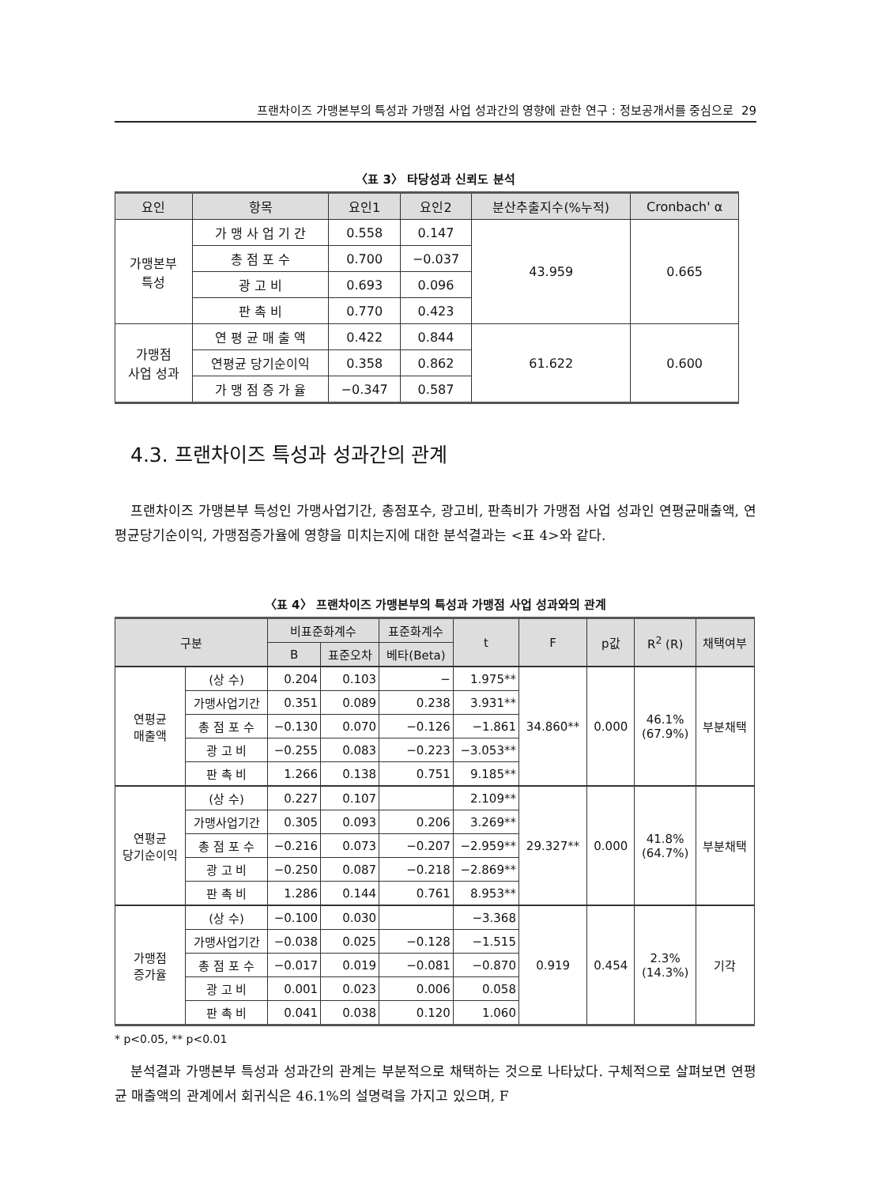프랜차이즈 가맹본부의 특성과 가맹점 사업 성과간의 영향에 관한 연구 : 정보공개서를 중심으로 29
〈표 3〉 타당성과 신뢰도 분석
| 요인 | 항목 | 요인1 | 요인2 | 분산추출지수(%누적) | Cronbach' α |
| --- | --- | --- | --- | --- | --- |
| 가맹본부 특성 | 가 맹 사 업 기 간 | 0.558 | 0.147 | 43.959 | 0.665 |
| | 총 점 포 수 | 0.700 | −0.037 | | |
| | 광 고 비 | 0.693 | 0.096 | | |
| | 판 촉 비 | 0.770 | 0.423 | | |
| 가맹점 사업 성과 | 연 평 균 매 출 액 | 0.422 | 0.844 | 61.622 | 0.600 |
| | 연평균 당기순이익 | 0.358 | 0.862 | | |
| | 가 맹 점 증 가 율 | −0.347 | 0.587 | | |
4.3. 프랜차이즈 특성과 성과간의 관계
프랜차이즈 가맹본부 특성인 가맹사업기간, 총점포수, 광고비, 판촉비가 가맹점 사업 성과인 연평균매출액, 연평균당기순이익, 가맹점증가율에 영향을 미치는지에 대한 분석결과는 <표 4>와 같다.
〈표 4〉 프랜차이즈 가맹본부의 특성과 가맹점 사업 성과와의 관계
| 구분 | | 비표준화계수 | | 표준화계수 | t | F | p값 | R<sup>2</sup> (R) | 채택여부 |
| --- | --- | --- | --- | --- | --- | --- | --- | --- | --- |
| | | B | 표준오차 | 베타(Beta) | | | | | |
| 연평균 매출액 | (상 수) | 0.204 | 0.103 | − | 1.975** | 34.860** | 0.000 | 46.1% (67.9%) | 부분채택 |
| | 가맹사업기간 | 0.351 | 0.089 | 0.238 | 3.931** | | | | |
| | 총 점 포 수 | −0.130 | 0.070 | −0.126 | −1.861 | | | | |
| | 광 고 비 | −0.255 | 0.083 | −0.223 | −3.053** | | | | |
| | 판 촉 비 | 1.266 | 0.138 | 0.751 | 9.185** | | | | |
| 연평균 당기순이익 | (상 수) | 0.227 | 0.107 | | 2.109** | 29.327** | 0.000 | 41.8% (64.7%) | 부분채택 |
| | 가맹사업기간 | 0.305 | 0.093 | 0.206 | 3.269** | | | | |
| | 총 점 포 수 | −0.216 | 0.073 | −0.207 | −2.959** | | | | |
| | 광 고 비 | −0.250 | 0.087 | −0.218 | −2.869** | | | | |
| | 판 촉 비 | 1.286 | 0.144 | 0.761 | 8.953** | | | | |
| 가맹점 증가율 | (상 수) | −0.100 | 0.030 | | −3.368 | 0.919 | 0.454 | 2.3% (14.3%) | 기각 |
| | 가맹사업기간 | −0.038 | 0.025 | −0.128 | −1.515 | | | | |
| | 총 점 포 수 | −0.017 | 0.019 | −0.081 | −0.870 | | | | |
| | 광 고 비 | 0.001 | 0.023 | 0.006 | 0.058 | | | | |
| | 판 촉 비 | 0.041 | 0.038 | 0.120 | 1.060 | | | | |
* p<0.05, ** p<0.01
분석결과 가맹본부 특성과 성과간의 관계는 부분적으로 채택하는 것으로 나타났다. 구체적으로 살펴보면 연평균 매출액의 관계에서 회귀식은 46.1%의 설명력을 가지고 있으며, F